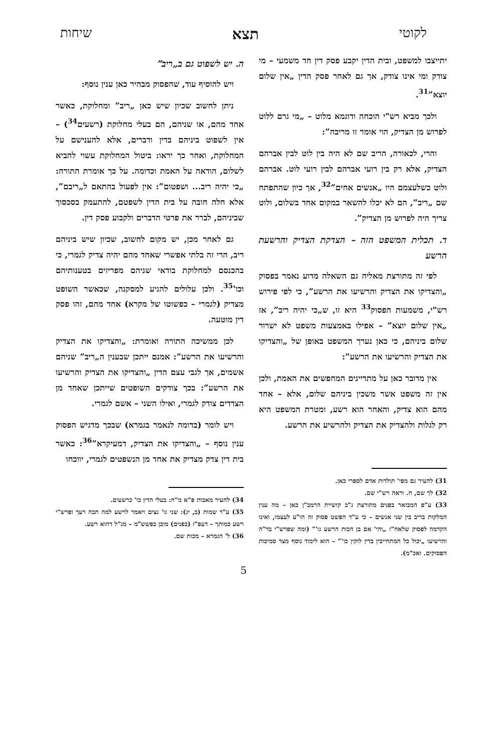לקוטי תצא שיחות
יתייצבו למשפט, ובית הדין יקבע פסק דין חד משמעי – מי צודק ומי אינו צודק, אך גם לאחר פסק הדין „אין שלום יוצא”<sup>31</sup>.
ולכך מביא רש"י הוכחה ודוגמא מלוט – „מי גרם ללוט לפרוש מן הצדיק, הוי אומר זו מריבה”:
והרי, לכאורה, הריב שם לא היה בין לוט לבין אברהם הצדיק, אלא רק בין רועי אברהם לבין רועי לוט. אברהם ולוט כשלעצמם היו „אנשים אחים”<sup>32</sup>, אך כיון שהתפתח שם „ריב”, הם לא יכלו להשאר במקום אחד בשלום, ולוט צריך היה לפרוש מן הצדיק”.
ד. תכלית המשפט הזה – הצדקת הצדיק והרשעת הרשע
לפי זה מתורצת מאליה גם השאלה מדוע נאמר בפסוק „והצדיקו את הצדיק והרשיעו את הרשע”, כי לפי פירוש רש"י, משמעות הפסוק<sup>33</sup> היא זו, ש„כי יהיה ריב”, אז „אין שלום יוצא” – אפילו באמצעות משפט לא ישרור שלום ביניהם, כי כאן נערך המשפט באופן של „והצדיקו את הצדיק והרשיעו את הרשע”:
אין מדובר כאן על מתדיינים המחפשים את האמת, ולכן אין זה משפט אשר משכין ביניהם שלום, אלא – אחד מהם הוא צדיק, והאחר הוא רשע, ומטרת המשפט היא רק לגלות ולהצדיק את הצדיק ולהרשיע את הרשע.
31) להעיר גם מפי' תולדות אדם לספרי כאן.
32) לך שם, ח. וראה רש"י שם.
33) ע"פ המבואר בפנים מתורצת ג"כ קושיית הרמב"ן כאן – מה ענין המלקות בריב בין שני אנשים – כי ע"ד הפשט פסוק זה הו"ע לעצמו, ואינו הקדמה לפסוק שלאח"ז „והי' אם בן הכות הרשע גו'” (ומה שפרש"י בד"ה והרשיעו „יכול כל המתחייבין בדין לוקין כו'” – הוא לימוד נוסף מצד סמיכות הפסוקים. ואכ"מ).
ה. יש לשפוט גם ב„ריב”
ויש להוסיף עוד, שהפסוק מבהיר כאן ענין נוסף:
ניתן לחשוב שכיון שיש כאן „ריב” ומחלוקת, כאשר אחד מהם, או שניהם, הם בעלי מחלוקת (רשעים<sup>34</sup>) – אין לשפוט ביניהם בדין ודברים, אלא להענישם על המחלוקת, ואחר כך יראו: ביטול המחלוקת עשוי להביא לשלום, הודאה על האמת וכדומה. על כך אומרת התורה: „כי יהיה ריב... ושפטום”: אין לפעול בהתאם ל„ריבם”, אלא חלה חובה על בית הדין לשפטם, להתעמק בסכסוך שביניהם, לברר את פרטי הדברים ולקבוע פסק דין.
גם לאחר מכן, יש מקום לחשוב, שכיון שיש ביניהם ריב, הרי זה בלתי אפשרי שאחד מהם יהיה צדיק לגמרי, כי בהכנסם למחלוקת בודאי שניהם מפריזים בטענותיהם וכו'<sup>35</sup>. ולכן עלולים להגיע למסקנה, שכאשר השופט מצדיק (לגמרי – כפשוטו של מקרא) אחד מהם, זהו פסק דין מוטעה.
לכן ממשיכה התורה ואומרת: „והצדיקו את הצדיק והרשיעו את הרשע”: אמנם ייתכן שבענין ה„ריב” שניהם אשמים, אך לגבי עצם הדין „והצדיקו את הצדיק והרשיעו את הרשע”: בכך צודקים השופטים שייתכן שאחד מן הצדדים צודק לגמרי, ואילו השני – אשם לגמרי.
ויש לומר (בדומה לנאמר בגמרא) שבכך מדגיש הפסוק ענין נוסף – „והצדיקו את הצדיק, דמעיקרא”<sup>36</sup>: כאשר בית דין צדק מצדיק את אחד מן הנשפטים לגמרי, יווכחו
34) להעיר מאבות פ"א מ"ח: בעלי הדין כו' כרשעים.
35) ע"ד שמות (ב, יג): שני גו' נצים ויאמר לרשע למה תכה רעך ופרש"י רשע כמותך – דעפ"ז (בפנים) מובן בפשש"מ – מנ"ל דהוא רשע.
36) ל' הגמרא – מכות שם.
5